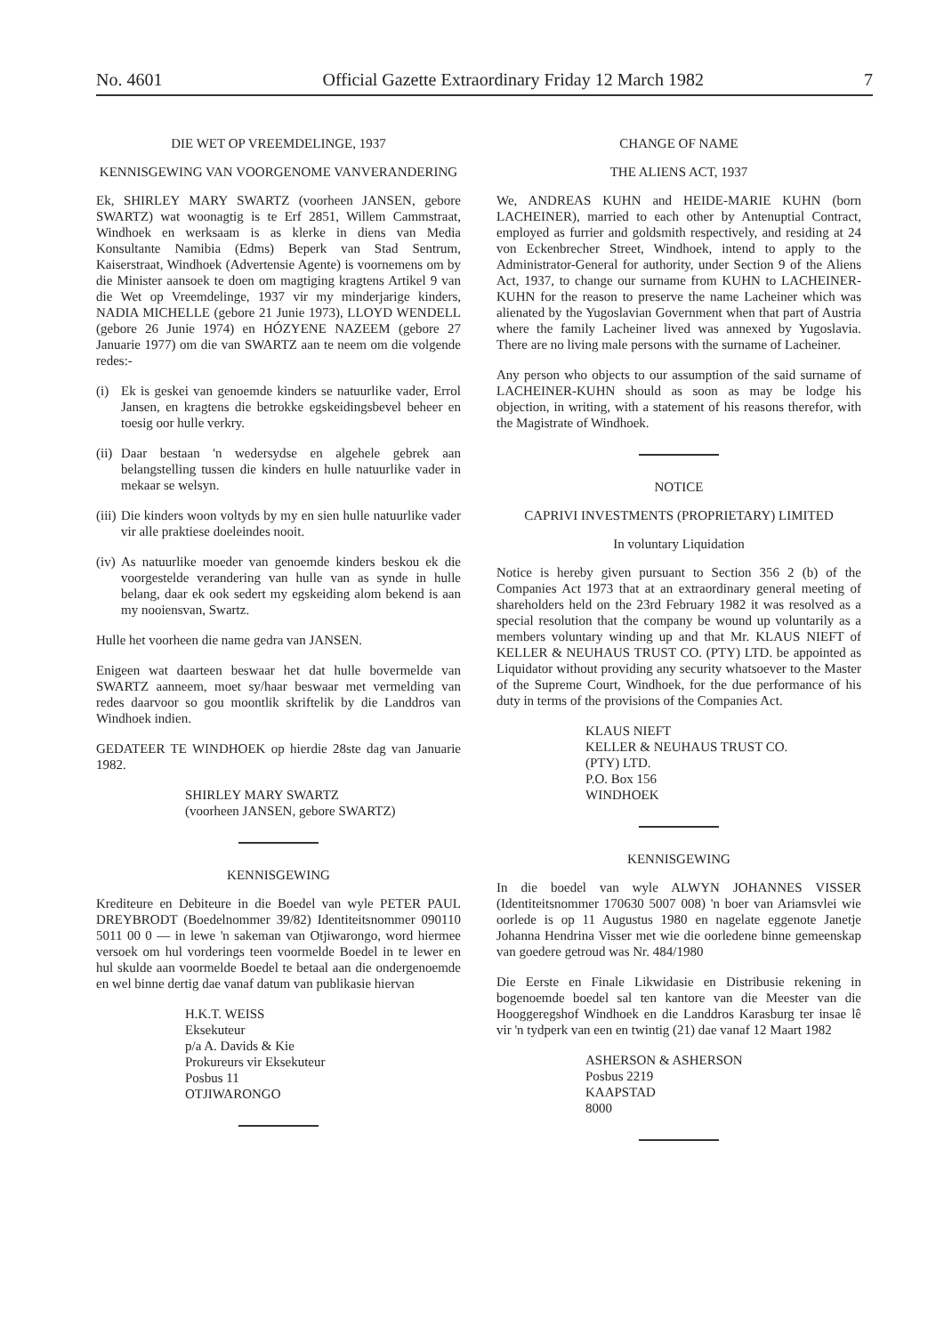No. 4601 Official Gazette Extraordinary Friday 12 March 1982 7
DIE WET OP VREEMDELINGE, 1937
KENNISGEWING VAN VOORGENOME VANVERANDERING
Ek, SHIRLEY MARY SWARTZ (voorheen JANSEN, gebore SWARTZ) wat woonagtig is te Erf 2851, Willem Cammstraat, Windhoek en werksaam is as klerke in diens van Media Konsultante Namibia (Edms) Beperk van Stad Sentrum, Kaiserstraat, Windhoek (Advertensie Agente) is voornemens om by die Minister aansoek te doen om magtiging kragtens Artikel 9 van die Wet op Vreemdelinge, 1937 vir my minderjarige kinders, NADIA MICHELLE (gebore 21 Junie 1973), LLOYD WENDELL (gebore 26 Junie 1974) en HÓZYENE NAZEEM (gebore 27 Januarie 1977) om die van SWARTZ aan te neem om die volgende redes:-
(i) Ek is geskei van genoemde kinders se natuurlike vader, Errol Jansen, en kragtens die betrokke egskeidingsbevel beheer en toesig oor hulle verkry.
(ii)
Daar bestaan 'n wedersydse en algehele gebrek aan belangstelling tussen die kinders en hulle natuurlike vader in mekaar se welsyn.
(iii)
Die kinders woon voltyds by my en sien hulle natuurlike vader vir alle praktiese doeleindes nooit.
(iv)
As natuurlike moeder van genoemde kinders beskou ek die voorgestelde verandering van hulle van as synde in hulle belang, daar ek ook sedert my egskeiding alom bekend is aan my nooiensvan, Swartz.
Hulle het voorheen die name gedra van JANSEN.
Enigeen wat daarteen beswaar het dat hulle bovermelde van SWARTZ aanneem, moet sy/haar beswaar met vermelding van redes daarvoor so gou moontlik skriftelik by die Landdros van Windhoek indien.
GEDATEER TE WINDHOEK op hierdie 28ste dag van Januarie 1982.
SHIRLEY MARY SWARTZ
(voorheen JANSEN, gebore SWARTZ)
KENNISGEWING
Krediteure en Debiteure in die Boedel van wyle PETER PAUL DREYBRODT (Boedelnommer 39/82) Identiteitsnommer 090110 5011 00 0 — in lewe 'n sakeman van Otjiwarongo, word hiermee versoek om hul vorderings teen voormelde Boedel in te lewer en hul skulde aan voormelde Boedel te betaal aan die ondergenoemde en wel binne dertig dae vanaf datum van publikasie hiervan
H.K.T. WEISS
Eksekuteur
p/a A. Davids & Kie
Prokureurs vir Eksekuteur
Posbus 11
OTJIWARONGO
CHANGE OF NAME
THE ALIENS ACT, 1937
We, ANDREAS KUHN and HEIDE-MARIE KUHN (born LACHEINER), married to each other by Antenuptial Contract, employed as furrier and goldsmith respectively, and residing at 24 von Eckenbrecher Street, Windhoek, intend to apply to the Administrator-General for authority, under Section 9 of the Aliens Act, 1937, to change our surname from KUHN to LACHEINER-KUHN for the reason to preserve the name Lacheiner which was alienated by the Yugoslavian Government when that part of Austria where the family Lacheiner lived was annexed by Yugoslavia. There are no living male persons with the surname of Lacheiner.
Any person who objects to our assumption of the said surname of LACHEINER-KUHN should as soon as may be lodge his objection, in writing, with a statement of his reasons therefor, with the Magistrate of Windhoek.
NOTICE
CAPRIVI INVESTMENTS (PROPRIETARY) LIMITED
In voluntary Liquidation
Notice is hereby given pursuant to Section 356 2 (b) of the Companies Act 1973 that at an extraordinary general meeting of shareholders held on the 23rd February 1982 it was resolved as a special resolution that the company be wound up voluntarily as a members voluntary winding up and that Mr. KLAUS NIEFT of KELLER & NEUHAUS TRUST CO. (PTY) LTD. be appointed as Liquidator without providing any security whatsoever to the Master of the Supreme Court, Windhoek, for the due performance of his duty in terms of the provisions of the Companies Act.
KLAUS NIEFT
KELLER & NEUHAUS TRUST CO.
(PTY) LTD.
P.O. Box 156
WINDHOEK
KENNISGEWING
In die boedel van wyle ALWYN JOHANNES VISSER (Identiteitsnommer 170630 5007 008) 'n boer van Ariamsvlei wie oorlede is op 11 Augustus 1980 en nagelate eggenote Janetje Johanna Hendrina Visser met wie die oorledene binne gemeenskap van goedere getroud was Nr. 484/1980
Die Eerste en Finale Likwidasie en Distribusie rekening in bogenoemde boedel sal ten kantore van die Meester van die Hooggeregshof Windhoek en die Landdros Karasburg ter insae lê vir 'n tydperk van een en twintig (21) dae vanaf 12 Maart 1982
ASHERSON & ASHERSON
Posbus 2219
KAAPSTAD
8000